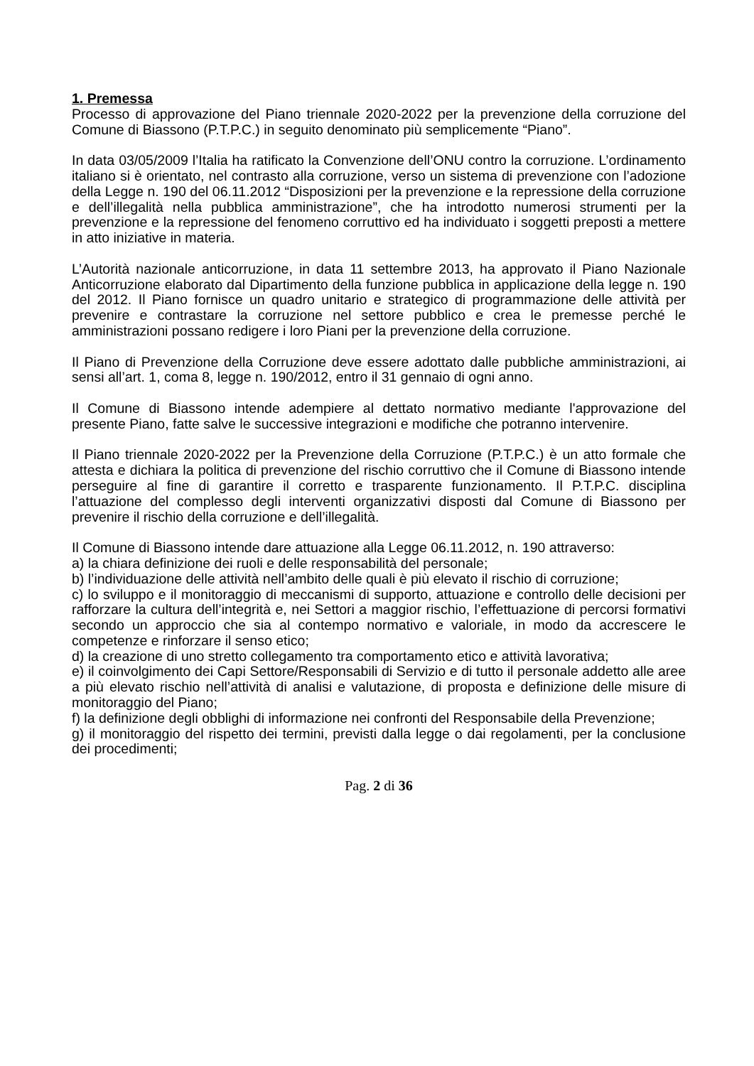1. Premessa
Processo di approvazione del Piano triennale 2020-2022 per la prevenzione della corruzione del Comune di Biassono (P.T.P.C.) in seguito denominato più semplicemente “Piano”.
In data 03/05/2009 l’Italia ha ratificato la Convenzione dell’ONU contro la corruzione. L’ordinamento italiano si è orientato, nel contrasto alla corruzione, verso un sistema di prevenzione con l’adozione della Legge n. 190 del 06.11.2012 “Disposizioni per la prevenzione e la repressione della corruzione e dell’illegalità nella pubblica amministrazione”, che ha introdotto numerosi strumenti per la prevenzione e la repressione del fenomeno corruttivo ed ha individuato i soggetti preposti a mettere in atto iniziative in materia.
L’Autorità nazionale anticorruzione, in data 11 settembre 2013, ha approvato il Piano Nazionale Anticorruzione elaborato dal Dipartimento della funzione pubblica in applicazione della legge n. 190 del 2012. Il Piano fornisce un quadro unitario e strategico di programmazione delle attività per prevenire e contrastare la corruzione nel settore pubblico e crea le premesse perché le amministrazioni possano redigere i loro Piani per la prevenzione della corruzione.
Il Piano di Prevenzione della Corruzione deve essere adottato dalle pubbliche amministrazioni, ai sensi all’art. 1, coma 8, legge n. 190/2012, entro il 31 gennaio di ogni anno.
Il Comune di Biassono intende adempiere al dettato normativo mediante l'approvazione del presente Piano, fatte salve le successive integrazioni e modifiche che potranno intervenire.
Il Piano triennale 2020-2022 per la Prevenzione della Corruzione (P.T.P.C.) è un atto formale che attesta e dichiara la politica di prevenzione del rischio corruttivo che il Comune di Biassono intende perseguire al fine di garantire il corretto e trasparente funzionamento. Il P.T.P.C. disciplina l’attuazione del complesso degli interventi organizzativi disposti dal Comune di Biassono per prevenire il rischio della corruzione e dell’illegalità.
Il Comune di Biassono intende dare attuazione alla Legge 06.11.2012, n. 190 attraverso:
a) la chiara definizione dei ruoli e delle responsabilità del personale;
b) l’individuazione delle attività nell’ambito delle quali è più elevato il rischio di corruzione;
c) lo sviluppo e il monitoraggio di meccanismi di supporto, attuazione e controllo delle decisioni per rafforzare la cultura dell’integrità e, nei Settori a maggior rischio, l’effettuazione di percorsi formativi secondo un approccio che sia al contempo normativo e valoriale, in modo da accrescere le competenze e rinforzare il senso etico;
d) la creazione di uno stretto collegamento tra comportamento etico e attività lavorativa;
e) il coinvolgimento dei Capi Settore/Responsabili di Servizio e di tutto il personale addetto alle aree a più elevato rischio nell’attività di analisi e valutazione, di proposta e definizione delle misure di monitoraggio del Piano;
f) la definizione degli obblighi di informazione nei confronti del Responsabile della Prevenzione;
g) il monitoraggio del rispetto dei termini, previsti dalla legge o dai regolamenti, per la conclusione dei procedimenti;
Pag. 2 di 36